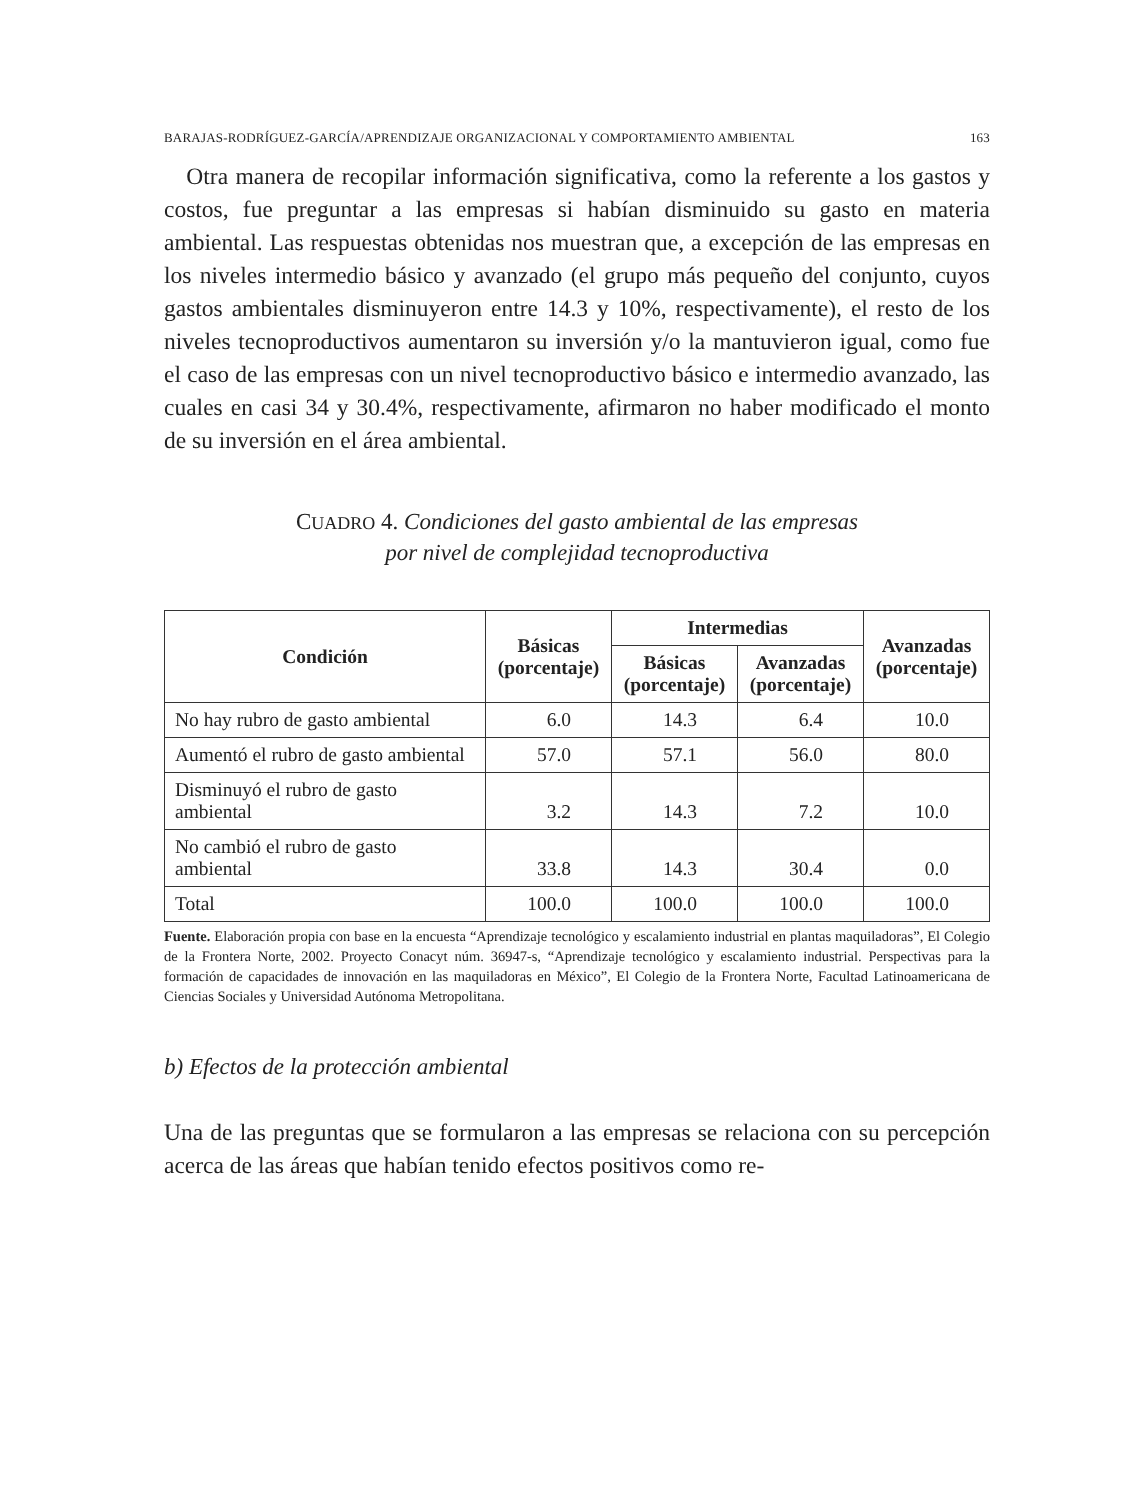BARAJAS-RODRÍGUEZ-GARCÍA/APRENDIZAJE ORGANIZACIONAL Y COMPORTAMIENTO AMBIENTAL 163
Otra manera de recopilar información significativa, como la referente a los gastos y costos, fue preguntar a las empresas si habían disminuido su gasto en materia ambiental. Las respuestas obtenidas nos muestran que, a excepción de las empresas en los niveles intermedio básico y avanzado (el grupo más pequeño del conjunto, cuyos gastos ambientales disminuyeron entre 14.3 y 10%, respectivamente), el resto de los niveles tecnoproductivos aumentaron su inversión y/o la mantuvieron igual, como fue el caso de las empresas con un nivel tecnoproductivo básico e intermedio avanzado, las cuales en casi 34 y 30.4%, respectivamente, afirmaron no haber modificado el monto de su inversión en el área ambiental.
CUADRO 4. Condiciones del gasto ambiental de las empresas
por nivel de complejidad tecnoproductiva
| Condición | Básicas (porcentaje) | Intermedias | | Avanzadas (porcentaje) |
| --- | --- | --- | --- | --- |
| | | Básicas (porcentaje) | Avanzadas (porcentaje) | |
| No hay rubro de gasto ambiental | 6.0 | 14.3 | 6.4 | 10.0 |
| Aumentó el rubro de gasto ambiental | 57.0 | 57.1 | 56.0 | 80.0 |
| Disminuyó el rubro de gasto ambiental | 3.2 | 14.3 | 7.2 | 10.0 |
| No cambió el rubro de gasto ambiental | 33.8 | 14.3 | 30.4 | 0.0 |
| Total | 100.0 | 100.0 | 100.0 | 100.0 |
Fuente. Elaboración propia con base en la encuesta “Aprendizaje tecnológico y escalamiento industrial en plantas maquiladoras”, El Colegio de la Frontera Norte, 2002. Proyecto Conacyt núm. 36947-s, “Aprendizaje tecnológico y escalamiento industrial. Perspectivas para la formación de capacidades de innovación en las maquiladoras en México”, El Colegio de la Frontera Norte, Facultad Latinoamericana de Ciencias Sociales y Universidad Autónoma Metropolitana.
b) Efectos de la protección ambiental
Una de las preguntas que se formularon a las empresas se relaciona con su percepción acerca de las áreas que habían tenido efectos positivos como re-